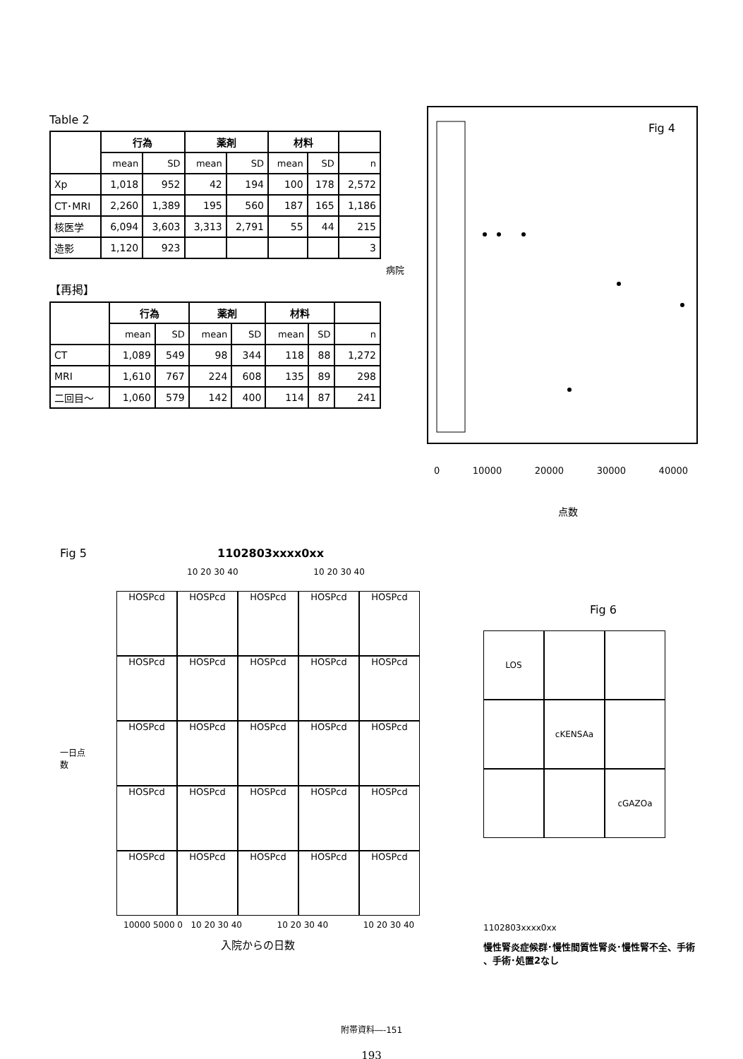Table 2
| | 行為 | | 薬剤 | | 材料 | | |
| --- | --- | --- | --- | --- | --- | --- | --- |
| | mean | SD | mean | SD | mean | SD | n |
| Xp | 1,018 | 952 | 42 | 194 | 100 | 178 | 2,572 |
| CT･MRI | 2,260 | 1,389 | 195 | 560 | 187 | 165 | 1,186 |
| 核医学 | 6,094 | 3,603 | 3,313 | 2,791 | 55 | 44 | 215 |
| 造影 | 1,120 | 923 | | | | | 3 |
【再掲】
| | 行為 | | 薬剤 | | 材料 | | |
| --- | --- | --- | --- | --- | --- | --- | --- |
| | mean | SD | mean | SD | mean | SD | n |
| CT | 1,089 | 549 | 98 | 344 | 118 | 88 | 1,272 |
| MRI | 1,610 | 767 | 224 | 608 | 135 | 89 | 298 |
| 二回目～ | 1,060 | 579 | 142 | 400 | 114 | 87 | 241 |
Fig 4
病院
0 10000 20000 30000 40000
点数
Fig 5 1102803xxxx0xx
10 20 30 40 10 20 30 40
一日点数
HOSPcd
HOSPcd
HOSPcd
HOSPcd
HOSPcd
HOSPcd
HOSPcd
HOSPcd
HOSPcd
HOSPcd
HOSPcd
HOSPcd
HOSPcd
HOSPcd
HOSPcd
HOSPcd
HOSPcd
HOSPcd
HOSPcd
HOSPcd
HOSPcd
HOSPcd
HOSPcd
HOSPcd
HOSPcd
10000 5000 0 10 20 30 40 10 20 30 40 10 20 30 40
入院からの日数
Fig 6
LOS
cKENSAa
cGAZOa
1102803xxxx0xx
慢性腎炎症候群･慢性間質性腎炎･慢性腎不全、手術 、手術･処置2なし
附帯資料―-151
193